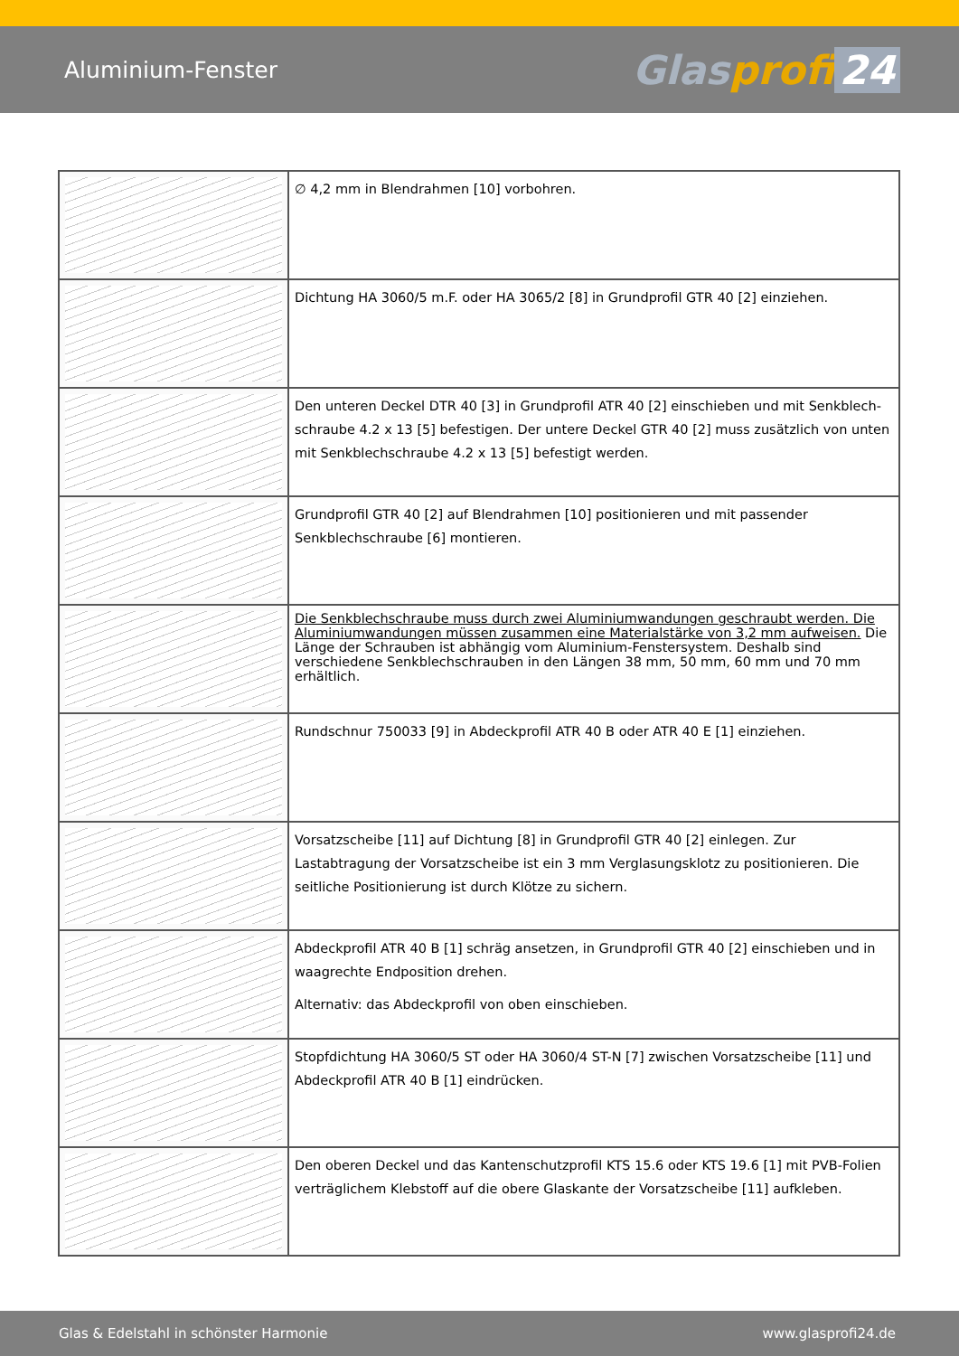Aluminium-Fenster
Glasprofi 24
| | ∅ 4,2 mm in Blendrahmen [10] vorbohren. |
| | Dichtung HA 3060/5 m.F. oder HA 3065/2 [8] in Grundprofil GTR 40 [2] einziehen. |
| | Den unteren Deckel DTR 40 [3] in Grundprofil ATR 40 [2] einschieben und mit Senkblech-schraube 4.2 x 13 [5] befestigen. Der untere Deckel GTR 40 [2] muss zusätzlich von unten mit Senkblechschraube 4.2 x 13 [5] befestigt werden. |
| | Grundprofil GTR 40 [2] auf Blendrahmen [10] positionieren und mit passender Senkblechschraube [6] montieren. |
| | Die Senkblechschraube muss durch zwei Aluminiumwandungen geschraubt werden. Die Aluminiumwandungen müssen zusammen eine Materialstärke von 3,2 mm aufweisen. Die Länge der Schrauben ist abhängig vom Aluminium-Fenstersystem. Deshalb sind verschiedene Senkblechschrauben in den Längen 38 mm, 50 mm, 60 mm und 70 mm erhältlich. |
| | Rundschnur 750033 [9] in Abdeckprofil ATR 40 B oder ATR 40 E [1] einziehen. |
| | Vorsatzscheibe [11] auf Dichtung [8] in Grundprofil GTR 40 [2] einlegen. Zur Lastabtragung der Vorsatzscheibe ist ein 3 mm Verglasungsklotz zu positionieren. Die seitliche Positionierung ist durch Klötze zu sichern. |
| | Abdeckprofil ATR 40 B [1] schräg ansetzen, in Grundprofil GTR 40 [2] einschieben und in waagrechte Endposition drehen. Alternativ: das Abdeckprofil von oben einschieben. |
| | Stopfdichtung HA 3060/5 ST oder HA 3060/4 ST-N [7] zwischen Vorsatzscheibe [11] und Abdeckprofil ATR 40 B [1] eindrücken. |
| | Den oberen Deckel und das Kantenschutzprofil KTS 15.6 oder KTS 19.6 [1] mit PVB-Folien verträglichem Klebstoff auf die obere Glaskante der Vorsatzscheibe [11] aufkleben. |
Glas & Edelstahl in schönster Harmonie www.glasprofi24.de